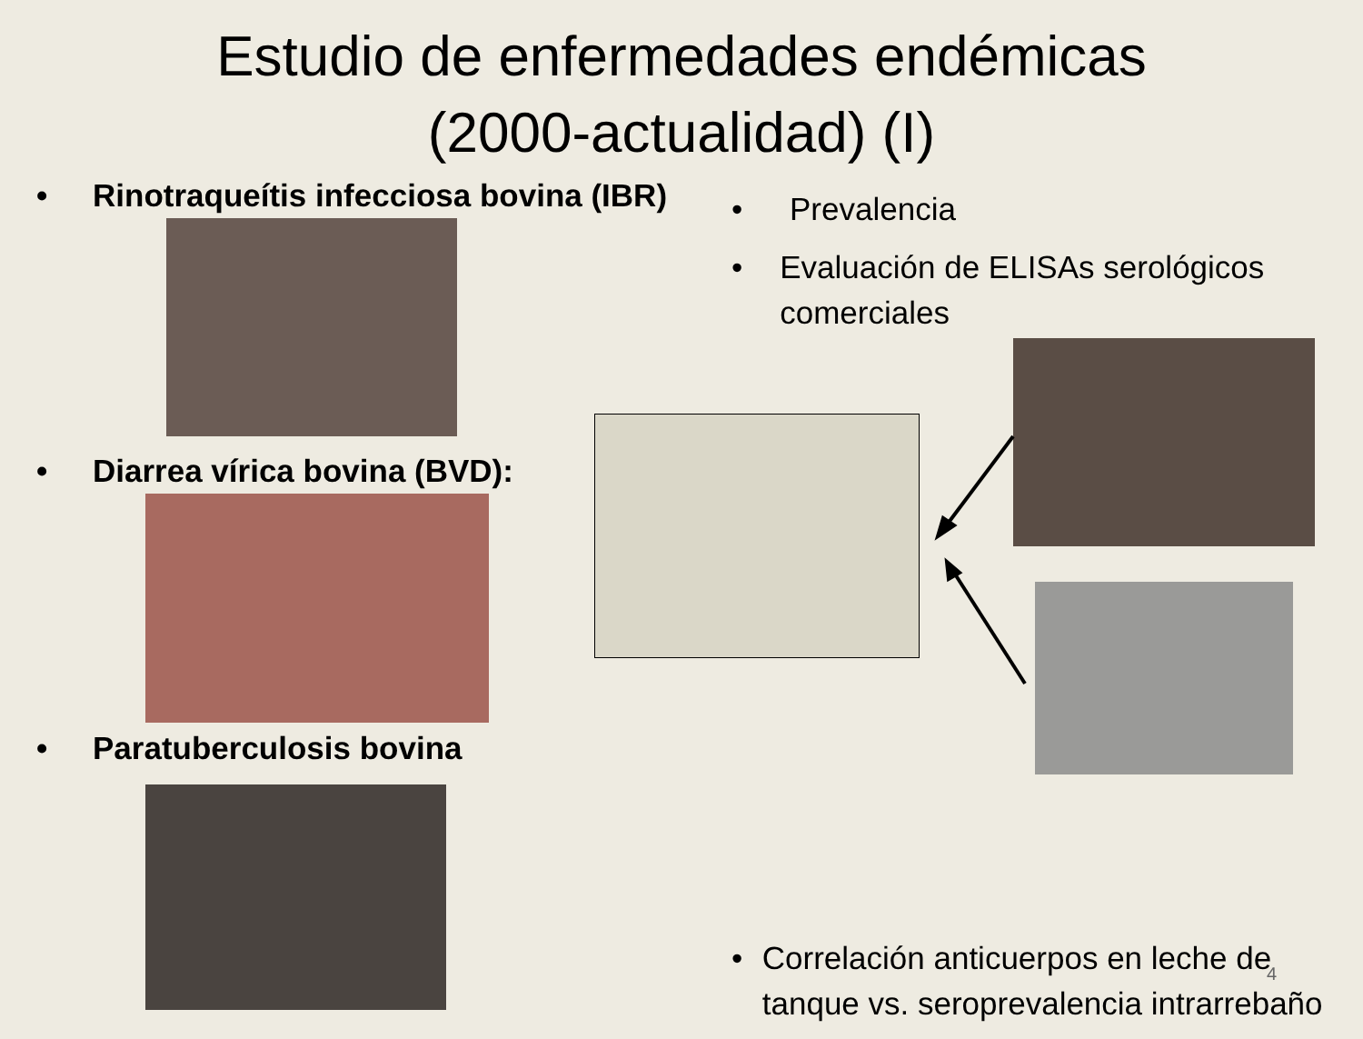Estudio de enfermedades endémicas
(2000-actualidad) (I)
• Rinotraqueítis infecciosa bovina (IBR)
• Diarrea vírica bovina (BVD):
• Paratuberculosis bovina
• Prevalencia
• Evaluación de ELISAs serológicos comerciales
• Correlación anticuerpos en leche de tanque vs. seroprevalencia intrarrebaño
4